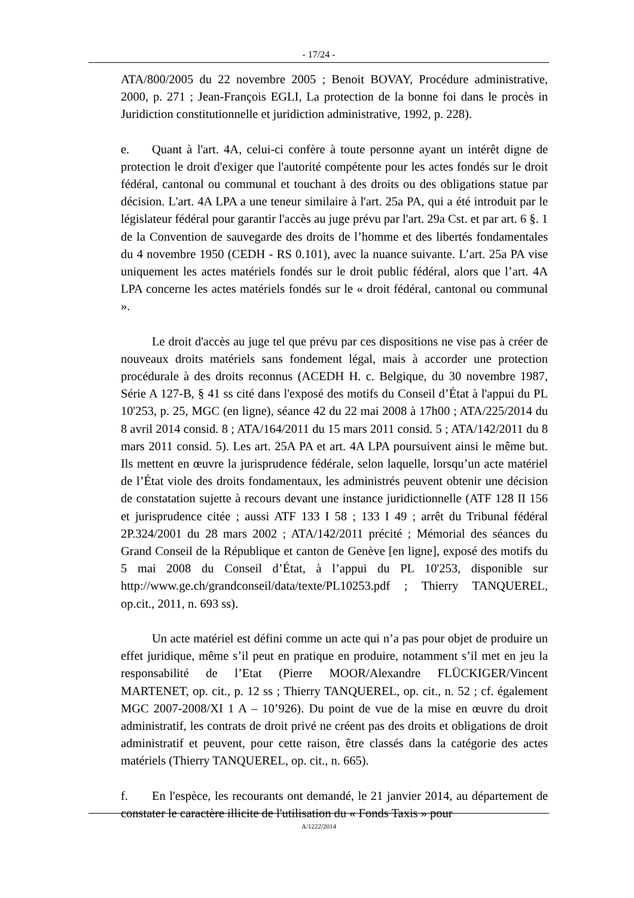- 17/24 -
ATA/800/2005 du 22 novembre 2005 ; Benoit BOVAY, Procédure administrative, 2000, p. 271 ; Jean-François EGLI, La protection de la bonne foi dans le procès in Juridiction constitutionnelle et juridiction administrative, 1992, p. 228).
e. Quant à l'art. 4A, celui-ci confère à toute personne ayant un intérêt digne de protection le droit d'exiger que l'autorité compétente pour les actes fondés sur le droit fédéral, cantonal ou communal et touchant à des droits ou des obligations statue par décision. L'art. 4A LPA a une teneur similaire à l'art. 25a PA, qui a été introduit par le législateur fédéral pour garantir l'accès au juge prévu par l'art. 29a Cst. et par art. 6 §. 1 de la Convention de sauvegarde des droits de l’homme et des libertés fondamentales du 4 novembre 1950 (CEDH - RS 0.101), avec la nuance suivante. L’art. 25a PA vise uniquement les actes matériels fondés sur le droit public fédéral, alors que l’art. 4A LPA concerne les actes matériels fondés sur le « droit fédéral, cantonal ou communal ».
Le droit d'accès au juge tel que prévu par ces dispositions ne vise pas à créer de nouveaux droits matériels sans fondement légal, mais à accorder une protection procédurale à des droits reconnus (ACEDH H. c. Belgique, du 30 novembre 1987, Série A 127-B, § 41 ss cité dans l'exposé des motifs du Conseil d’État à l'appui du PL 10'253, p. 25, MGC (en ligne), séance 42 du 22 mai 2008 à 17h00 ; ATA/225/2014 du 8 avril 2014 consid. 8 ; ATA/164/2011 du 15 mars 2011 consid. 5 ; ATA/142/2011 du 8 mars 2011 consid. 5). Les art. 25A PA et art. 4A LPA poursuivent ainsi le même but. Ils mettent en œuvre la jurisprudence fédérale, selon laquelle, lorsqu’un acte matériel de l’État viole des droits fondamentaux, les administrés peuvent obtenir une décision de constatation sujette à recours devant une instance juridictionnelle (ATF 128 II 156 et jurisprudence citée ; aussi ATF 133 I 58 ; 133 I 49 ; arrêt du Tribunal fédéral 2P.324/2001 du 28 mars 2002 ; ATA/142/2011 précité ; Mémorial des séances du Grand Conseil de la République et canton de Genève [en ligne], exposé des motifs du 5 mai 2008 du Conseil d’État, à l’appui du PL 10'253, disponible sur http://www.ge.ch/grandconseil/data/texte/PL10253.pdf ; Thierry TANQUEREL, op.cit., 2011, n. 693 ss).
Un acte matériel est défini comme un acte qui n’a pas pour objet de produire un effet juridique, même s’il peut en pratique en produire, notamment s’il met en jeu la responsabilité de l’Etat (Pierre MOOR/Alexandre FLÜCKIGER/Vincent MARTENET, op. cit., p. 12 ss ; Thierry TANQUEREL, op. cit., n. 52 ; cf. également MGC 2007-2008/XI 1 A – 10’926). Du point de vue de la mise en œuvre du droit administratif, les contrats de droit privé ne créent pas des droits et obligations de droit administratif et peuvent, pour cette raison, être classés dans la catégorie des actes matériels (Thierry TANQUEREL, op. cit., n. 665).
f. En l'espèce, les recourants ont demandé, le 21 janvier 2014, au département de constater le caractère illicite de l'utilisation du « Fonds Taxis » pour
A/1222/2014